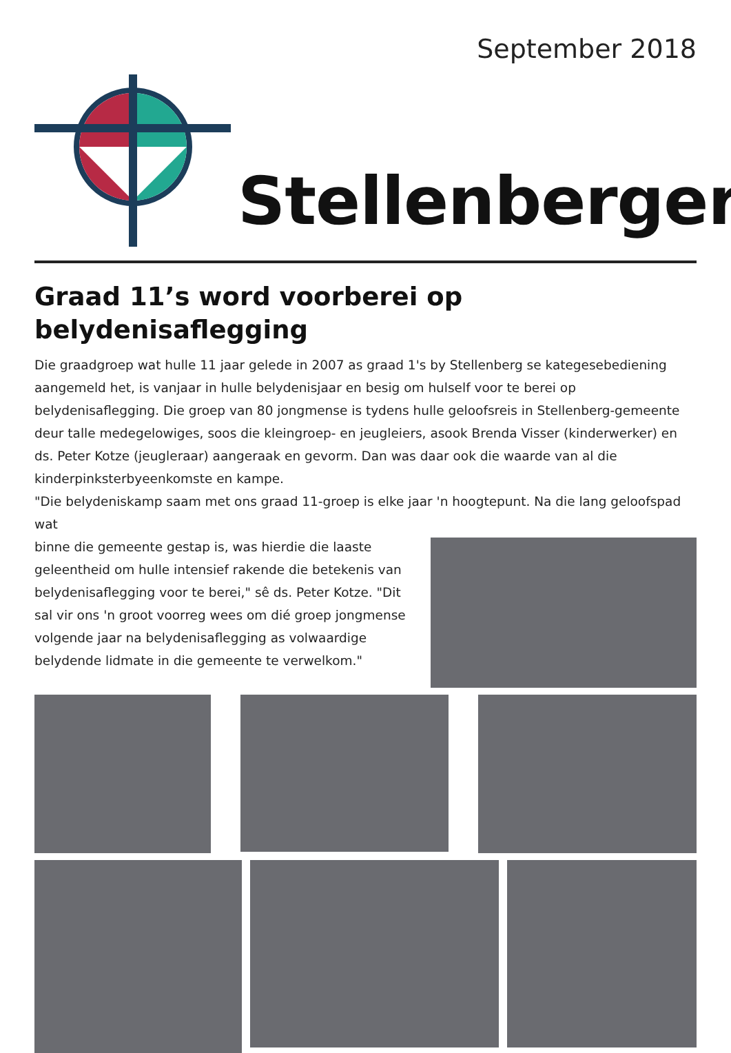September 2018
Stellenberger
Graad 11’s word voorberei op belydenisaflegging
Die graadgroep wat hulle 11 jaar gelede in 2007 as graad 1's by Stellenberg se kategesebediening aangemeld het, is vanjaar in hulle belydenisjaar en besig om hulself voor te berei op belydenisaflegging. Die groep van 80 jongmense is tydens hulle geloofsreis in Stellenberg-gemeente deur talle medegelowiges, soos die kleingroep- en jeugleiers, asook Brenda Visser (kinderwerker) en ds. Peter Kotze (jeugleraar) aangeraak en gevorm. Dan was daar ook die waarde van al die kinderpinksterbyeenkomste en kampe.
"Die belydeniskamp saam met ons graad 11-groep is elke jaar 'n hoogtepunt. Na die lang geloofspad wat
binne die gemeente gestap is, was hierdie die laaste geleentheid om hulle intensief rakende die betekenis van belydenisaflegging voor te berei," sê ds. Peter Kotze. "Dit sal vir ons 'n groot voorreg wees om dié groep jongmense volgende jaar na belydenisaflegging as volwaardige belydende lidmate in die gemeente te verwelkom."